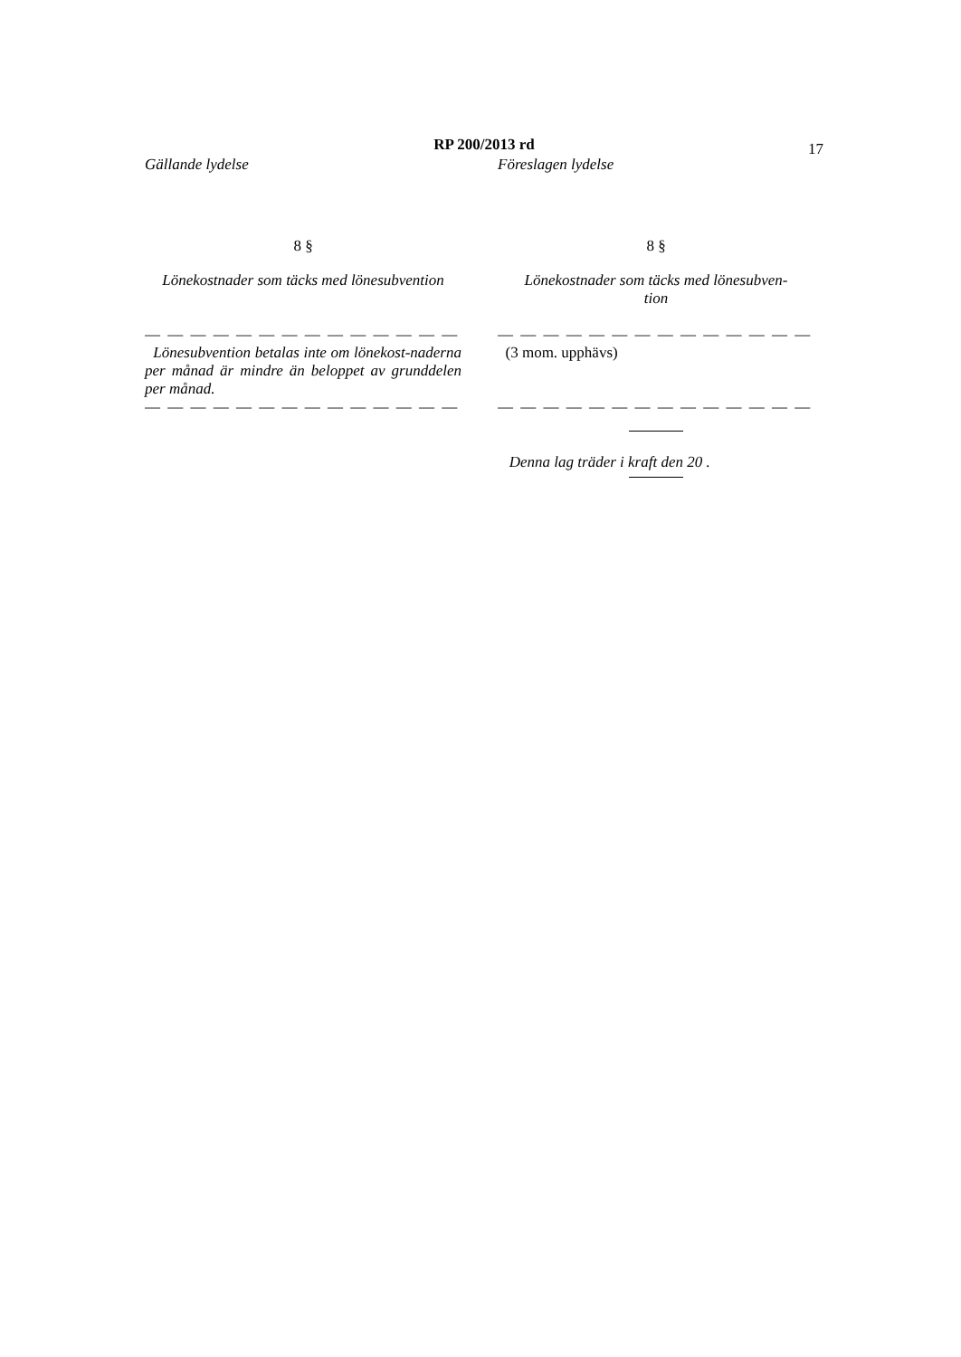RP 200/2013 rd
17
Gällande lydelse Föreslagen lydelse
8 § 8 §
Lönekostnader som täcks med lönesubvention
Lönekostnader som täcks med lönesubven-
tion
— — — — — — — — — — — — — — — — — — — — — — — — — — — —
Lönesubvention betalas inte om lönekost-naderna per månad är mindre än beloppet av grunddelen per månad.
(3 mom. upphävs)
— — — — — — — — — — — — — — — — — — — — — — — — — — — —
Denna lag träder i kraft den 20 .